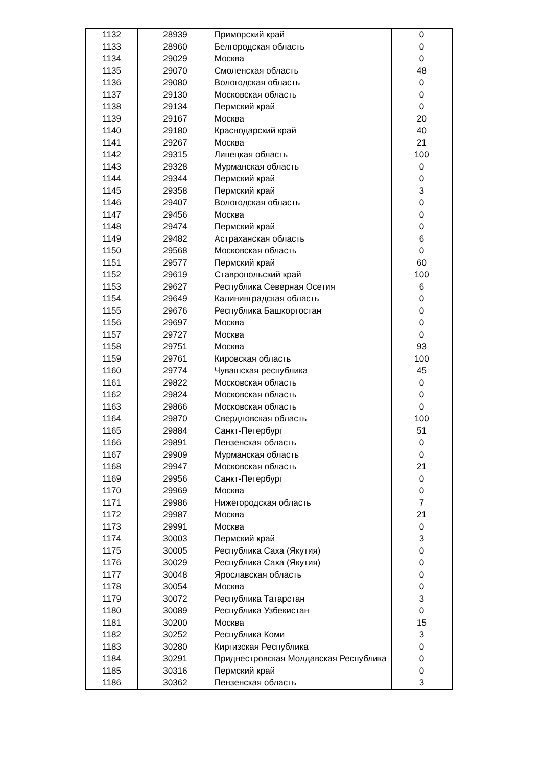| 1132 | 28939 | Приморский край | 0 |
| 1133 | 28960 | Белгородская область | 0 |
| 1134 | 29029 | Москва | 0 |
| 1135 | 29070 | Смоленская область | 48 |
| 1136 | 29080 | Вологодская область | 0 |
| 1137 | 29130 | Московская область | 0 |
| 1138 | 29134 | Пермский край | 0 |
| 1139 | 29167 | Москва | 20 |
| 1140 | 29180 | Краснодарский край | 40 |
| 1141 | 29267 | Москва | 21 |
| 1142 | 29315 | Липецкая область | 100 |
| 1143 | 29328 | Мурманская область | 0 |
| 1144 | 29344 | Пермский край | 0 |
| 1145 | 29358 | Пермский край | 3 |
| 1146 | 29407 | Вологодская область | 0 |
| 1147 | 29456 | Москва | 0 |
| 1148 | 29474 | Пермский край | 0 |
| 1149 | 29482 | Астраханская область | 6 |
| 1150 | 29568 | Московская область | 0 |
| 1151 | 29577 | Пермский край | 60 |
| 1152 | 29619 | Ставропольский край | 100 |
| 1153 | 29627 | Республика Северная Осетия | 6 |
| 1154 | 29649 | Калининградская область | 0 |
| 1155 | 29676 | Республика Башкортостан | 0 |
| 1156 | 29697 | Москва | 0 |
| 1157 | 29727 | Москва | 0 |
| 1158 | 29751 | Москва | 93 |
| 1159 | 29761 | Кировская область | 100 |
| 1160 | 29774 | Чувашская республика | 45 |
| 1161 | 29822 | Московская область | 0 |
| 1162 | 29824 | Московская область | 0 |
| 1163 | 29866 | Московская область | 0 |
| 1164 | 29870 | Свердловская область | 100 |
| 1165 | 29884 | Санкт-Петербург | 51 |
| 1166 | 29891 | Пензенская область | 0 |
| 1167 | 29909 | Мурманская область | 0 |
| 1168 | 29947 | Московская область | 21 |
| 1169 | 29956 | Санкт-Петербург | 0 |
| 1170 | 29969 | Москва | 0 |
| 1171 | 29986 | Нижегородская область | 7 |
| 1172 | 29987 | Москва | 21 |
| 1173 | 29991 | Москва | 0 |
| 1174 | 30003 | Пермский край | 3 |
| 1175 | 30005 | Республика Саха (Якутия) | 0 |
| 1176 | 30029 | Республика Саха (Якутия) | 0 |
| 1177 | 30048 | Ярославская область | 0 |
| 1178 | 30054 | Москва | 0 |
| 1179 | 30072 | Республика Татарстан | 3 |
| 1180 | 30089 | Республика Узбекистан | 0 |
| 1181 | 30200 | Москва | 15 |
| 1182 | 30252 | Республика Коми | 3 |
| 1183 | 30280 | Киргизская Республика | 0 |
| 1184 | 30291 | Приднестровская Молдавская Республика | 0 |
| 1185 | 30316 | Пермский край | 0 |
| 1186 | 30362 | Пензенская область | 3 |